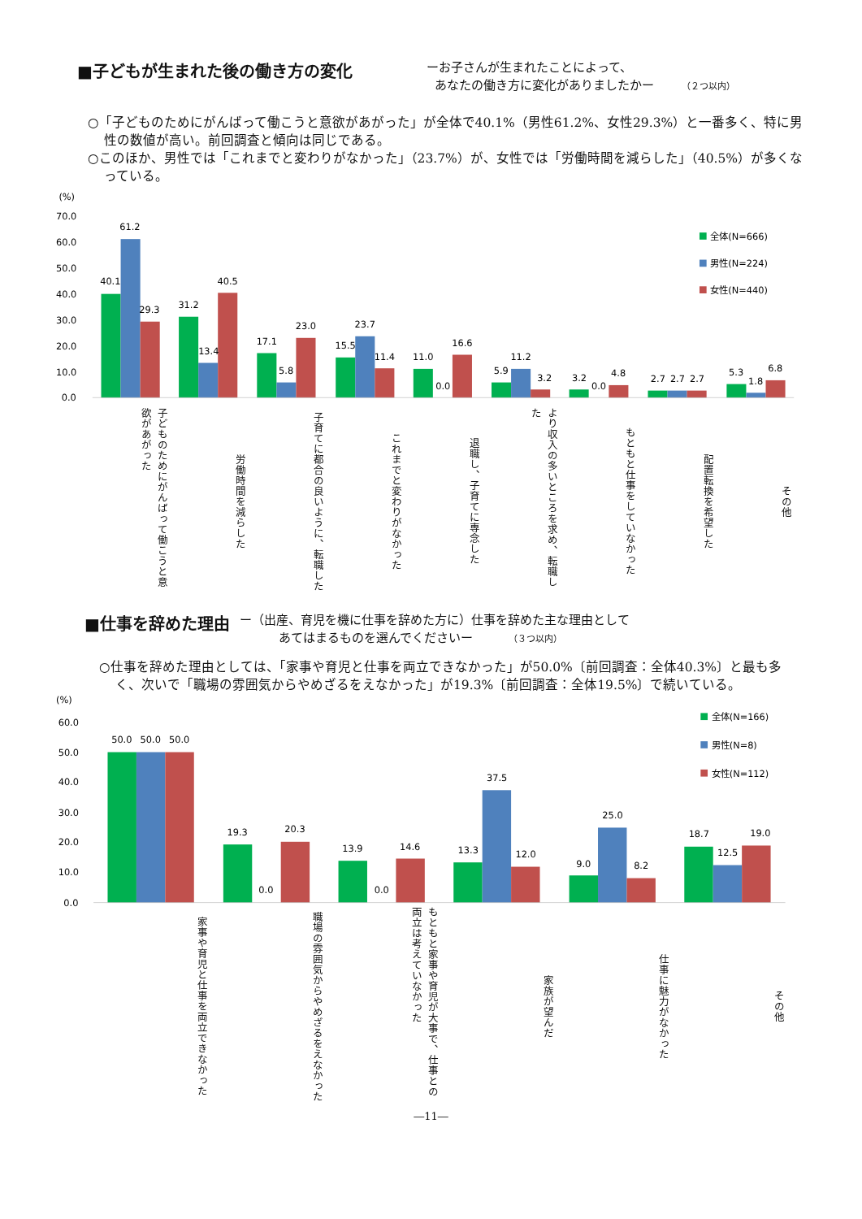■子どもが生まれた後の働き方の変化
ーお子さんが生まれたことによって、
あなたの働き方に変化がありましたかー （２つ以内）
○「子どものためにがんばって働こうと意欲があがった」が全体で40.1%（男性61.2%、女性29.3%）と一番多く、特に男性の数値が高い。前回調査と傾向は同じである。
○このほか、男性では「これまでと変わりがなかった」（23.7%）が、女性では「労働時間を減らした」（40.5%）が多くなっている。
(%)
70.0
60.0
50.0
40.0
30.0
20.0
10.0
0.0
全体(N=666)
男性(N=224)
女性(N=440)
40.1
61.2
29.3
31.2
13.4
40.5
17.1
5.8
23.0
15.5
23.7
11.4
11.0
0.0
16.6
5.9
11.2
3.2
3.2
0.0
4.8
2.7
2.7
2.7
5.3
1.8
6.8
子どものためにがんばって働こうと意欲があがった
労働時間を減らした
子育てに都合の良いように、転職した
これまでと変わりがなかった
退職し、子育てに専念した
より収入の多いところを求め、転職した
もともと仕事をしていなかった
配置転換を希望した
その他
■仕事を辞めた理由
ー（出産、育児を機に仕事を辞めた方に）仕事を辞めた主な理由として
あてはまるものを選んでくださいー （３つ以内）
○仕事を辞めた理由としては、「家事や育児と仕事を両立できなかった」が50.0%〔前回調査：全体40.3%〕と最も多く、次いで「職場の雰囲気からやめざるをえなかった」が19.3%〔前回調査：全体19.5%〕で続いている。
(%)
60.0
50.0
40.0
30.0
20.0
10.0
0.0
全体(N=166)
男性(N=8)
女性(N=112)
50.0
50.0
50.0
19.3
0.0
20.3
13.9
0.0
14.6
13.3
37.5
12.0
9.0
25.0
8.2
18.7
12.5
19.0
家事や育児と仕事を両立できなかった
職場の雰囲気からやめざるをえなかった
もともと家事や育児が大事で、仕事との両立は考えていなかった
家族が望んだ
仕事に魅力がなかった
その他
―11―